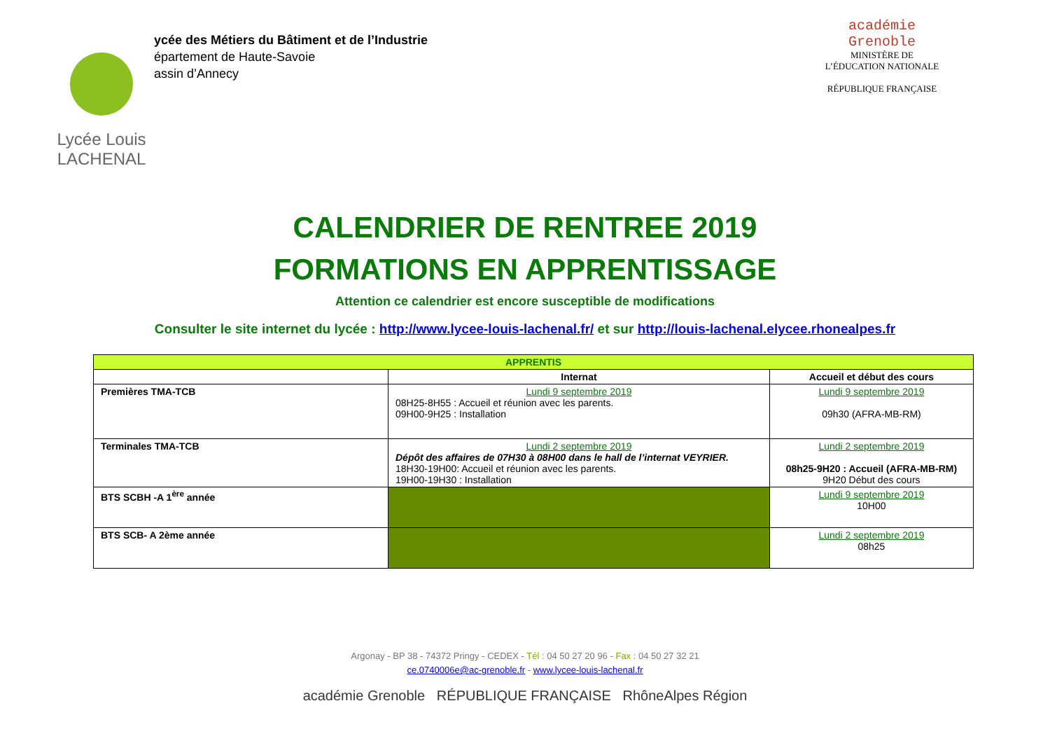Lycée Louis
LACHENAL
ycée des Métiers du Bâtiment et de l’Industrie
épartement de Haute-Savoie
assin d’Annecy
académie
Grenoble
MINISTÈRE DE
L’ÉDUCATION NATIONALE
RÉPUBLIQUE FRANÇAISE
CALENDRIER DE RENTREE 2019
FORMATIONS EN APPRENTISSAGE
Attention ce calendrier est encore susceptible de modifications
Consulter le site internet du lycée : http://www.lycee-louis-lachenal.fr/ et sur http://louis-lachenal.elycee.rhonealpes.fr
| APPRENTIS | | |
| --- | --- | --- |
| | Internat | Accueil et début des cours |
| Premières TMA-TCB | Lundi 9 septembre 2019 08H25-8H55 : Accueil et réunion avec les parents. 09H00-9H25 : Installation | Lundi 9 septembre 2019 09h30 (AFRA-MB-RM) |
| Terminales TMA-TCB | Lundi 2 septembre 2019 Dépôt des affaires de 07H30 à 08H00 dans le hall de l’internat VEYRIER. 18H30-19H00: Accueil et réunion avec les parents. 19H00-19H30 : Installation | Lundi 2 septembre 2019 08h25-9H20 : Accueil (AFRA-MB-RM) 9H20 Début des cours |
| BTS SCBH -A 1<sup>ère</sup> année | | Lundi 9 septembre 2019 10H00 |
| BTS SCB- A 2ème année | | Lundi 2 septembre 2019 08h25 |
Argonay - BP 38 - 74372 Pringy - CEDEX - Tél : 04 50 27 20 96 - Fax : 04 50 27 32 21
ce.0740006e@ac-grenoble.fr - www.lycee-louis-lachenal.fr
académie Grenoble RÉPUBLIQUE FRANÇAISE RhôneAlpes Région